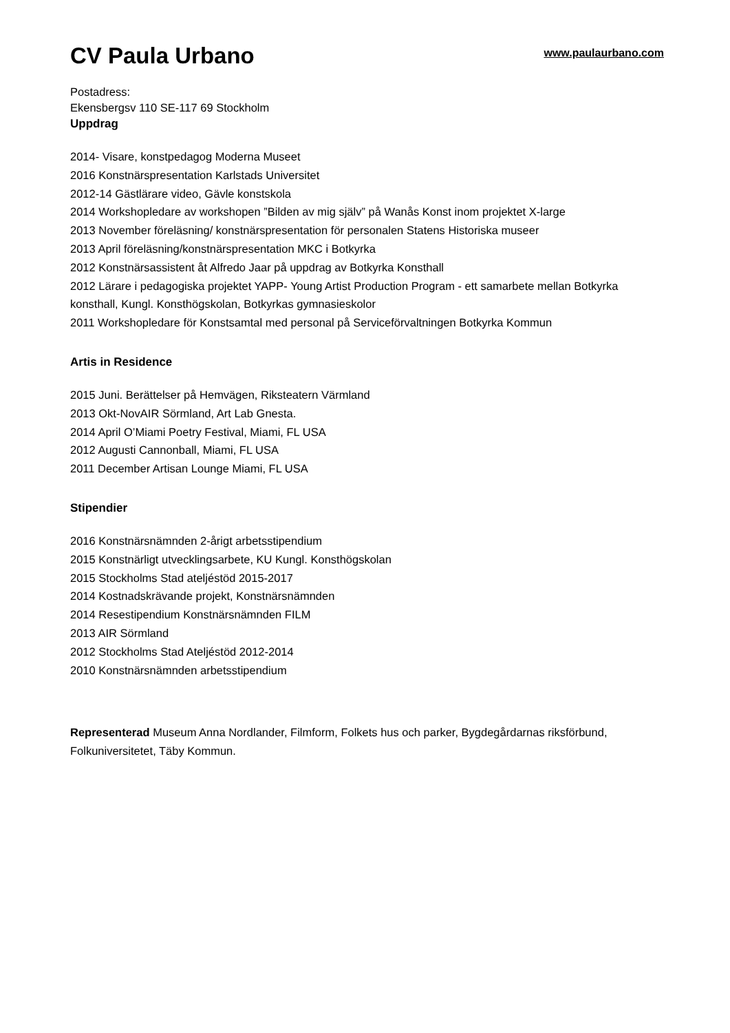CV Paula Urbano
www.paulaurbano.com
Postadress:
Ekensbergsv 110 SE-117 69 Stockholm
Uppdrag
2014- Visare, konstpedagog Moderna Museet
2016 Konstnärspresentation Karlstads Universitet
2012-14 Gästlärare video, Gävle konstskola
2014 Workshopledare av workshopen ”Bilden av mig själv” på Wanås Konst inom projektet X-large
2013 November föreläsning/ konstnärspresentation för personalen Statens Historiska museer
2013 April föreläsning/konstnärspresentation MKC i Botkyrka
2012 Konstnärsassistent åt Alfredo Jaar på uppdrag av Botkyrka Konsthall
2012 Lärare i pedagogiska projektet YAPP- Young Artist Production Program - ett samarbete mellan Botkyrka konsthall, Kungl. Konsthögskolan, Botkyrkas gymnasieskolor
2011 Workshopledare för Konstsamtal med personal på Serviceförvaltningen Botkyrka Kommun
Artis in Residence
2015 Juni. Berättelser på Hemvägen, Riksteatern Värmland
2013 Okt-NovAIR Sörmland, Art Lab Gnesta.
2014 April O’Miami Poetry Festival, Miami, FL USA
2012 Augusti Cannonball, Miami, FL USA
2011 December Artisan Lounge Miami, FL USA
Stipendier
2016 Konstnärsnämnden 2-årigt arbetsstipendium
2015 Konstnärligt utvecklingsarbete, KU Kungl. Konsthögskolan
2015 Stockholms Stad ateljéstöd 2015-2017
2014 Kostnadskrävande projekt, Konstnärsnämnden
2014 Resestipendium Konstnärsnämnden FILM
2013 AIR Sörmland
2012 Stockholms Stad Ateljéstöd 2012-2014
2010 Konstnärsnämnden arbetsstipendium
Representerad Museum Anna Nordlander, Filmform, Folkets hus och parker, Bygdegårdarnas riksförbund, Folkuniversitetet, Täby Kommun.